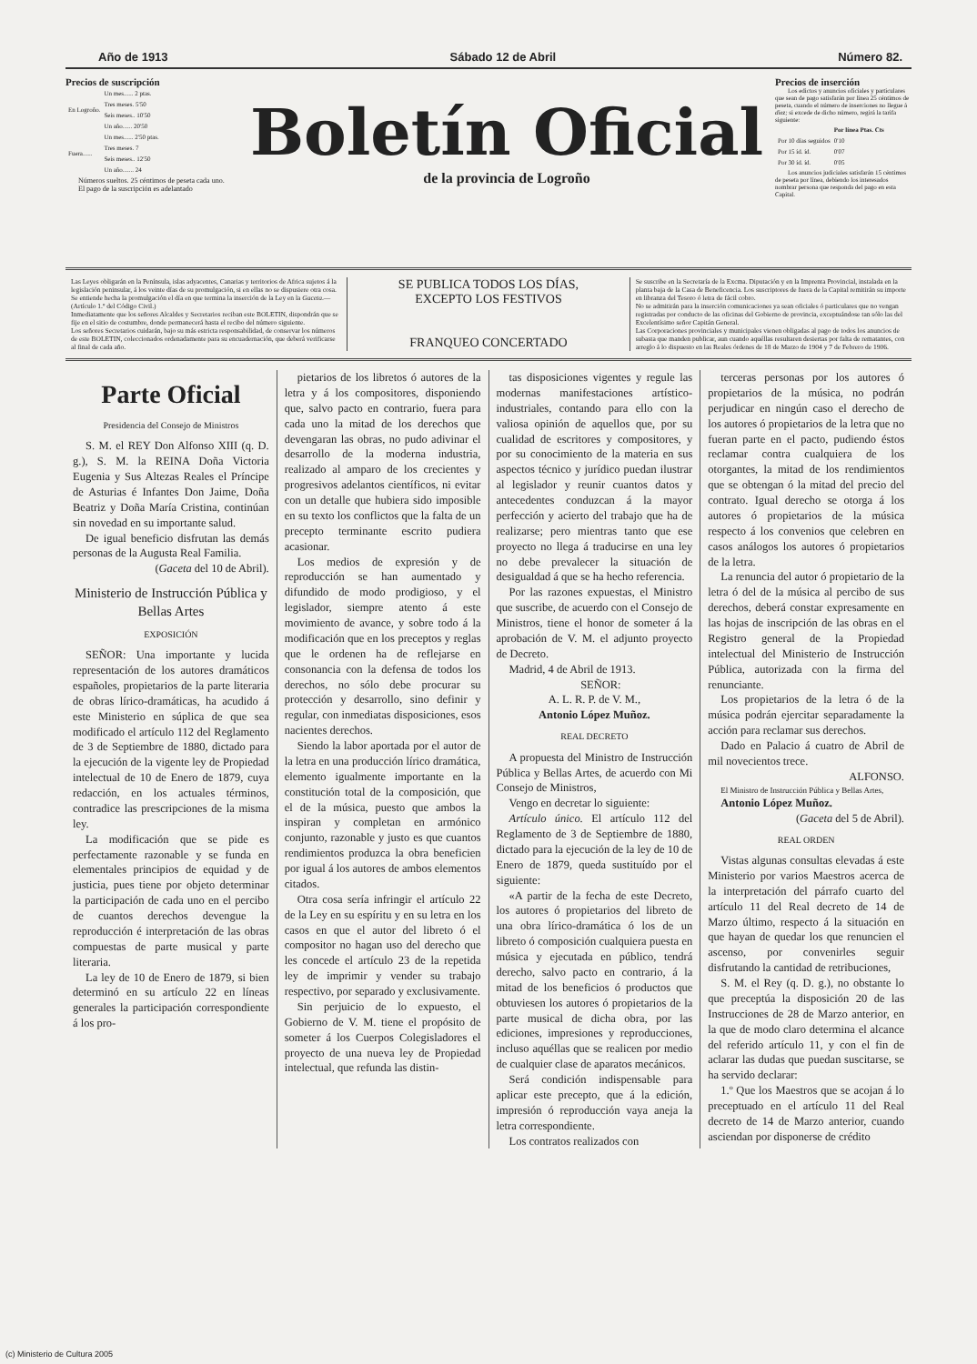Año de 1913 Sábado 12 de Abril Número 82.
Precios de suscripción
| En Logroño. | Un mes...... 2 ptas. |
| | Tres meses. 5'50 |
| | Seis meses.. 10'50 |
| | Un año...... 20'50 |
| Fuera...... | Un mes...... 2'50 ptas. |
| | Tres meses. 7 |
| | Seis meses.. 12'50 |
| | Un año....... 24 |
Números sueltos. 25 céntimos de peseta cada uno.
El pago de la suscripción es adelantado
Boletín Oficial
de la provincia de Logroño
Precios de inserción
Los edictos y anuncios oficiales y particulares que sean de pago satisfarán por línea 25 céntimos de peseta, cuando el número de inserciones no llegue á diez; si excede de dicho número, regirá la tarifa siguiente:
| | Por línea Ptas. Cts |
| --- | --- |
| Por 10 días seguidos | 0'10 |
| Por 15 íd. íd. | 0'07 |
| Por 30 íd. íd. | 0'05 |
Los anuncios judiciales satisfarán 15 céntimos de peseta por línea, debiendo los interesados nombrar persona que responda del pago en esta Capital.
Las Leyes obligarán en la Península, islas adyacentes, Canarias y territorios de Africa sujetos á la legislación peninsular, á los veinte días de su promulgación, si en ellas no se dispusiere otra cosa.
Se entiende hecha la promulgación el día en que termina la inserción de la Ley en la Gaceta.—(Artículo 1.º del Código Civil.)
Inmediatamente que los señores Alcaldes y Secretarios reciban este BOLETIN, dispondrán que se fije en el sitio de costumbre, donde permanecerá hasta el recibo del número siguiente.
Los señores Secretarios cuidarán, bajo su más estricta responsabilidad, de conservar los números de este BOLETIN, coleccionados ordenadamente para su encuadernación, que deberá verificarse al final de cada año.
SE PUBLICA TODOS LOS DÍAS,
EXCEPTO LOS FESTIVOS
FRANQUEO CONCERTADO
Se suscribe en la Secretaría de la Excma. Diputación y en la Imprenta Provincial, instalada en la planta baja de la Casa de Beneficencia. Los suscriptores de fuera de la Capital remitirán su importe en libranza del Tesoro ó letra de fácil cobro.
No se admitirán para la inserción comunicaciones ya sean oficiales ó particulares que no vengan registradas por conducto de las oficinas del Gobierno de provincia, exceptuándose tan sólo las del Excelentísimo señor Capitán General.
Las Corporaciones provinciales y municipales vienen obligadas al pago de todos los anuncios de subasta que manden publicar, aun cuando aquéllas resultaren desiertas por falta de rematantes, con arreglo á lo dispuesto en las Reales órdenes de 18 de Marzo de 1904 y 7 de Febrero de 1906.
Parte Oficial
Presidencia del Consejo de Ministros
S. M. el REY Don Alfonso XIII (q. D. g.), S. M. la REINA Doña Victoria Eugenia y Sus Altezas Reales el Príncipe de Asturias é Infantes Don Jaime, Doña Beatriz y Doña María Cristina, continúan sin novedad en su importante salud.
De igual beneficio disfrutan las demás personas de la Augusta Real Familia.
(Gaceta del 10 de Abril).
Ministerio de Instrucción Pública y Bellas Artes
EXPOSICIÓN
SEÑOR: Una importante y lucida representación de los autores dramáticos españoles, propietarios de la parte literaria de obras lírico-dramáticas, ha acudido á este Ministerio en súplica de que sea modificado el artículo 112 del Reglamento de 3 de Septiembre de 1880, dictado para la ejecución de la vigente ley de Propiedad intelectual de 10 de Enero de 1879, cuya redacción, en los actuales términos, contradice las prescripciones de la misma ley.
La modificación que se pide es perfectamente razonable y se funda en elementales principios de equidad y de justicia, pues tiene por objeto determinar la participación de cada uno en el percibo de cuantos derechos devengue la reproducción é interpretación de las obras compuestas de parte musical y parte literaria.
La ley de 10 de Enero de 1879, si bien determinó en su artículo 22 en líneas generales la participación correspondiente á los pro-
pietarios de los libretos ó autores de la letra y á los compositores, disponiendo que, salvo pacto en contrario, fuera para cada uno la mitad de los derechos que devengaran las obras, no pudo adivinar el desarrollo de la moderna industria, realizado al amparo de los crecientes y progresivos adelantos científicos, ni evitar con un detalle que hubiera sido imposible en su texto los conflictos que la falta de un precepto terminante escrito pudiera acasionar.
Los medios de expresión y de reproducción se han aumentado y difundido de modo prodigioso, y el legislador, siempre atento á este movimiento de avance, y sobre todo á la modificación que en los preceptos y reglas que le ordenen ha de reflejarse en consonancia con la defensa de todos los derechos, no sólo debe procurar su protección y desarrollo, sino definir y regular, con inmediatas disposiciones, esos nacientes derechos.
Siendo la labor aportada por el autor de la letra en una producción lírico dramática, elemento igualmente importante en la constitución total de la composición, que el de la música, puesto que ambos la inspiran y completan en armónico conjunto, razonable y justo es que cuantos rendimientos produzca la obra beneficien por igual á los autores de ambos elementos citados.
Otra cosa sería infringir el artículo 22 de la Ley en su espíritu y en su letra en los casos en que el autor del libreto ó el compositor no hagan uso del derecho que les concede el artículo 23 de la repetida ley de imprimir y vender su trabajo respectivo, por separado y exclusivamente.
Sin perjuicio de lo expuesto, el Gobierno de V. M. tiene el propósito de someter á los Cuerpos Colegisladores el proyecto de una nueva ley de Propiedad intelectual, que refunda las distin-
tas disposiciones vigentes y regule las modernas manifestaciones artístico-industriales, contando para ello con la valiosa opinión de aquellos que, por su cualidad de escritores y compositores, y por su conocimiento de la materia en sus aspectos técnico y jurídico puedan ilustrar al legislador y reunir cuantos datos y antecedentes conduzcan á la mayor perfección y acierto del trabajo que ha de realizarse; pero mientras tanto que ese proyecto no llega á traducirse en una ley no debe prevalecer la situación de desigualdad á que se ha hecho referencia.
Por las razones expuestas, el Ministro que suscribe, de acuerdo con el Consejo de Ministros, tiene el honor de someter á la aprobación de V. M. el adjunto proyecto de Decreto.
Madrid, 4 de Abril de 1913.
SEÑOR:
A. L. R. P. de V. M.,
Antonio López Muñoz.
REAL DECRETO
A propuesta del Ministro de Instrucción Pública y Bellas Artes, de acuerdo con Mi Consejo de Ministros,
Vengo en decretar lo siguiente:
Artículo único. El artículo 112 del Reglamento de 3 de Septiembre de 1880, dictado para la ejecución de la ley de 10 de Enero de 1879, queda sustituído por el siguiente:
«A partir de la fecha de este Decreto, los autores ó propietarios del libreto de una obra lírico-dramática ó los de un libreto ó composición cualquiera puesta en música y ejecutada en público, tendrá derecho, salvo pacto en contrario, á la mitad de los beneficios ó productos que obtuviesen los autores ó propietarios de la parte musical de dicha obra, por las ediciones, impresiones y reproducciones, incluso aquéllas que se realicen por medio de cualquier clase de aparatos mecánicos.
Será condición indispensable para aplicar este precepto, que á la edición, impresión ó reproducción vaya aneja la letra correspondiente.
Los contratos realizados con
terceras personas por los autores ó propietarios de la música, no podrán perjudicar en ningún caso el derecho de los autores ó propietarios de la letra que no fueran parte en el pacto, pudiendo éstos reclamar contra cualquiera de los otorgantes, la mitad de los rendimientos que se obtengan ó la mitad del precio del contrato. Igual derecho se otorga á los autores ó propietarios de la música respecto á los convenios que celebren en casos análogos los autores ó propietarios de la letra.
La renuncia del autor ó propietario de la letra ó del de la música al percibo de sus derechos, deberá constar expresamente en las hojas de inscripción de las obras en el Registro general de la Propiedad intelectual del Ministerio de Instrucción Pública, autorizada con la firma del renunciante.
Los propietarios de la letra ó de la música podrán ejercitar separadamente la acción para reclamar sus derechos.
Dado en Palacio á cuatro de Abril de mil novecientos trece.
ALFONSO.
El Ministro de Instrucción Pública y Bellas Artes,
Antonio López Muñoz.
(Gaceta del 5 de Abril).
REAL ORDEN
Vistas algunas consultas elevadas á este Ministerio por varios Maestros acerca de la interpretación del párrafo cuarto del artículo 11 del Real decreto de 14 de Marzo último, respecto á la situación en que hayan de quedar los que renuncien el ascenso, por convenirles seguir disfrutando la cantidad de retribuciones,
S. M. el Rey (q. D. g.), no obstante lo que preceptúa la disposición 20 de las Instrucciones de 28 de Marzo anterior, en la que de modo claro determina el alcance del referido artículo 11, y con el fin de aclarar las dudas que puedan suscitarse, se ha servido declarar:
1.º Que los Maestros que se acojan á lo preceptuado en el artículo 11 del Real decreto de 14 de Marzo anterior, cuando asciendan por disponerse de crédito
(c) Ministerio de Cultura 2005